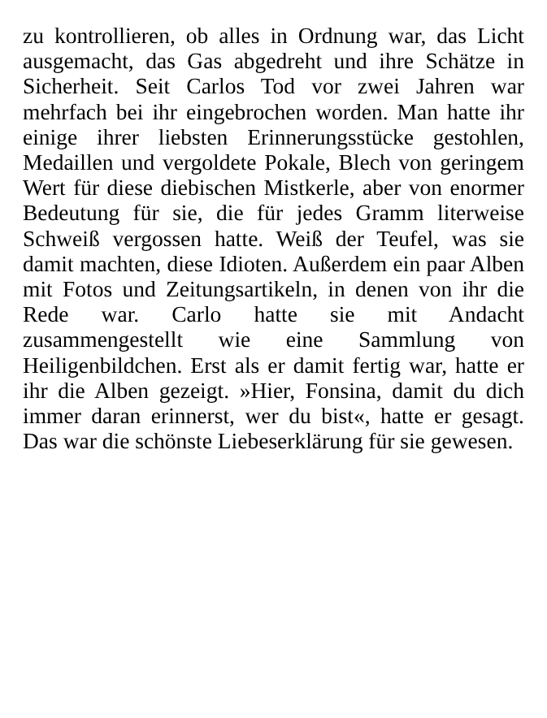zu kontrollieren, ob alles in Ordnung war, das Licht ausgemacht, das Gas abgedreht und ihre Schätze in Sicherheit. Seit Carlos Tod vor zwei Jahren war mehrfach bei ihr eingebrochen worden. Man hatte ihr einige ihrer liebsten Erinnerungsstücke gestohlen, Medaillen und vergoldete Pokale, Blech von geringem Wert für diese diebischen Mistkerle, aber von enormer Bedeutung für sie, die für jedes Gramm literweise Schweiß vergossen hatte. Weiß der Teufel, was sie damit machten, diese Idioten. Außerdem ein paar Alben mit Fotos und Zeitungsartikeln, in denen von ihr die Rede war. Carlo hatte sie mit Andacht zusammengestellt wie eine Sammlung von Heiligenbildchen. Erst als er damit fertig war, hatte er ihr die Alben gezeigt. »Hier, Fonsina, damit du dich immer daran erinnerst, wer du bist«, hatte er gesagt. Das war die schönste Liebeserklärung für sie gewesen.